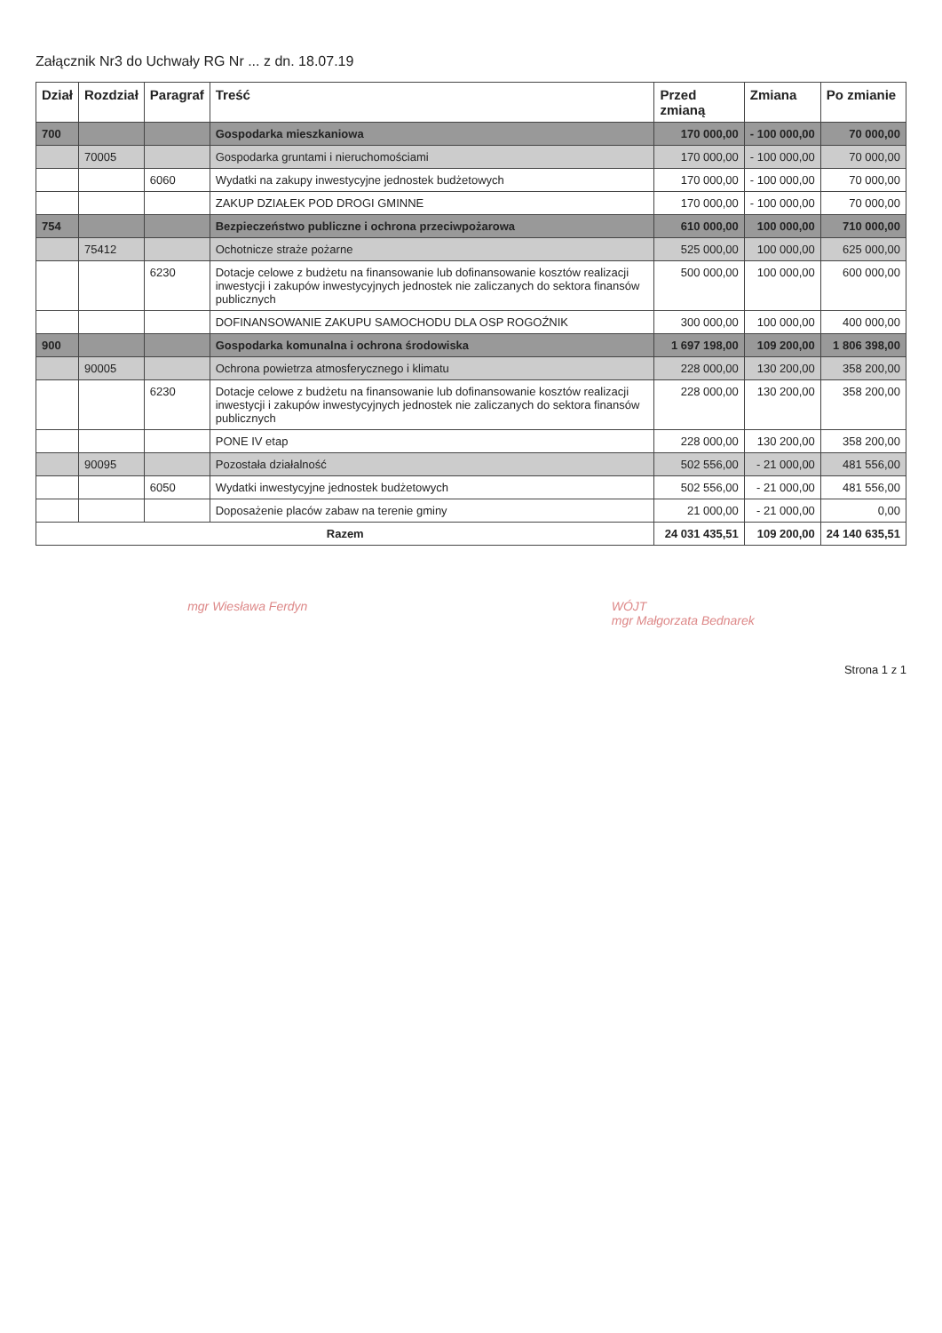Załącznik Nr3 do Uchwały RG Nr ... z dn. 18.07.19
| Dział | Rozdział | Paragraf | Treść | Przed zmianą | Zmiana | Po zmianie |
| --- | --- | --- | --- | --- | --- | --- |
| 700 | | | Gospodarka mieszkaniowa | 170 000,00 | - 100 000,00 | 70 000,00 |
| | 70005 | | Gospodarka gruntami i nieruchomościami | 170 000,00 | - 100 000,00 | 70 000,00 |
| | | 6060 | Wydatki na zakupy inwestycyjne jednostek budżetowych | 170 000,00 | - 100 000,00 | 70 000,00 |
| | | | ZAKUP DZIAŁEK POD DROGI GMINNE | 170 000,00 | - 100 000,00 | 70 000,00 |
| 754 | | | Bezpieczeństwo publiczne i ochrona przeciwpożarowa | 610 000,00 | 100 000,00 | 710 000,00 |
| | 75412 | | Ochotnicze straże pożarne | 525 000,00 | 100 000,00 | 625 000,00 |
| | | 6230 | Dotacje celowe z budżetu na finansowanie lub dofinansowanie kosztów realizacji inwestycji i zakupów inwestycyjnych jednostek nie zaliczanych do sektora finansów publicznych | 500 000,00 | 100 000,00 | 600 000,00 |
| | | | DOFINANSOWANIE ZAKUPU SAMOCHODU DLA OSP ROGOŹNIK | 300 000,00 | 100 000,00 | 400 000,00 |
| 900 | | | Gospodarka komunalna i ochrona środowiska | 1 697 198,00 | 109 200,00 | 1 806 398,00 |
| | 90005 | | Ochrona powietrza atmosferycznego i klimatu | 228 000,00 | 130 200,00 | 358 200,00 |
| | | 6230 | Dotacje celowe z budżetu na finansowanie lub dofinansowanie kosztów realizacji inwestycji i zakupów inwestycyjnych jednostek nie zaliczanych do sektora finansów publicznych | 228 000,00 | 130 200,00 | 358 200,00 |
| | | | PONE IV etap | 228 000,00 | 130 200,00 | 358 200,00 |
| | 90095 | | Pozostała działalność | 502 556,00 | - 21 000,00 | 481 556,00 |
| | | 6050 | Wydatki inwestycyjne jednostek budżetowych | 502 556,00 | - 21 000,00 | 481 556,00 |
| | | | Doposażenie placów zabaw na terenie gminy | 21 000,00 | - 21 000,00 | 0,00 |
| Razem | | | | 24 031 435,51 | 109 200,00 | 24 140 635,51 |
mgr Wiesława Ferdyn WÓJT
mgr Małgorzata Bednarek
Strona 1 z 1